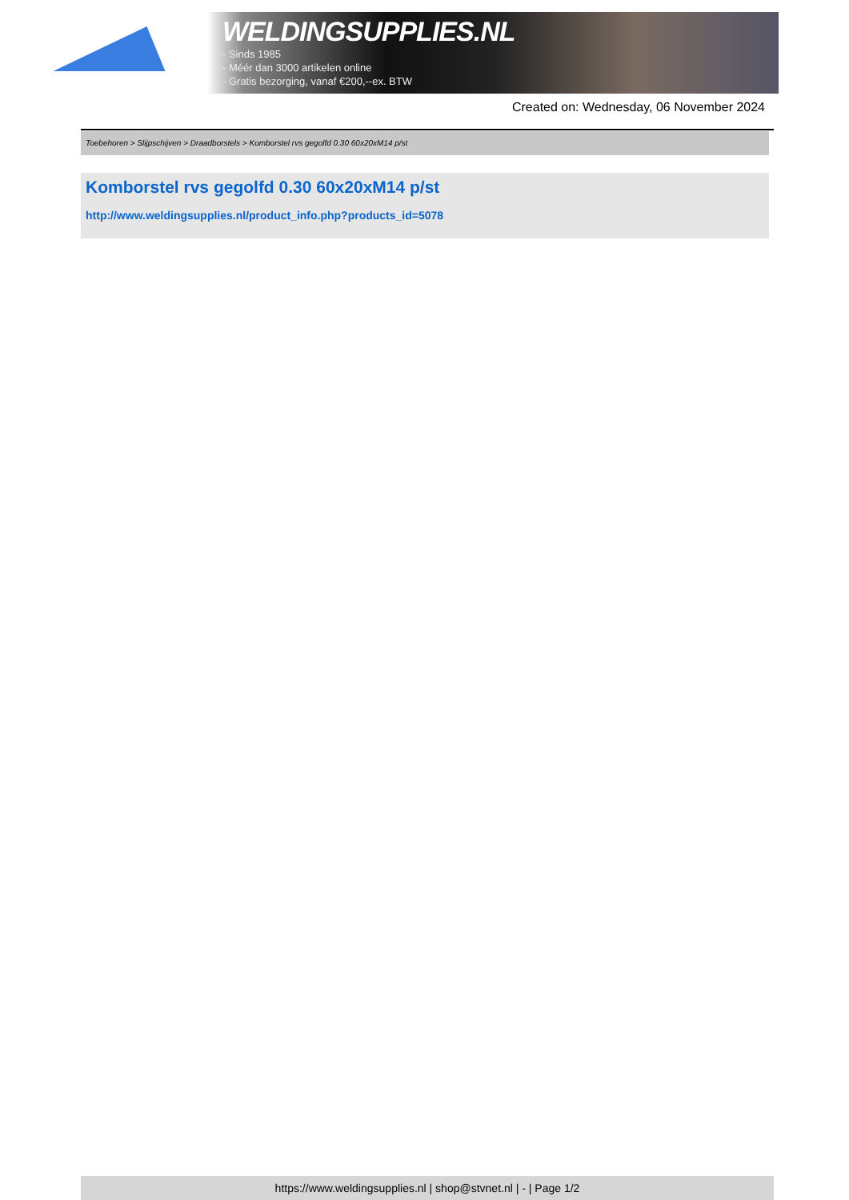WELDINGSUPPLIES.NL
- Sinds 1985
- Méér dan 3000 artikelen online
- Gratis bezorging, vanaf €200,--ex. BTW
Created on: Wednesday, 06 November 2024
Toebehoren > Slijpschijven > Draadborstels > Komborstel rvs gegolfd 0.30 60x20xM14 p/st
Komborstel rvs gegolfd 0.30 60x20xM14 p/st
http://www.weldingsupplies.nl/product_info.php?products_id=5078
https://www.weldingsupplies.nl | shop@stvnet.nl | - | Page 1/2